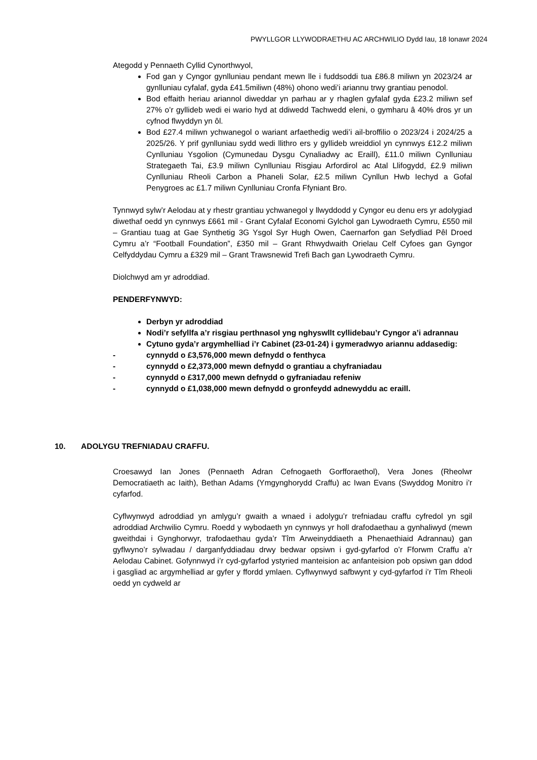PWYLLGOR LLYWODRAETHU AC ARCHWILIO Dydd Iau, 18 Ionawr 2024
Ategodd y Pennaeth Cyllid Cynorthwyol,
Fod gan y Cyngor gynlluniau pendant mewn lle i fuddsoddi tua £86.8 miliwn yn 2023/24 ar gynlluniau cyfalaf, gyda £41.5miliwn (48%) ohono wedi’i ariannu trwy grantiau penodol.
Bod effaith heriau ariannol diweddar yn parhau ar y rhaglen gyfalaf gyda £23.2 miliwn sef 27% o’r gyllideb wedi ei wario hyd at ddiwedd Tachwedd eleni, o gymharu â 40% dros yr un cyfnod flwyddyn yn ôl.
Bod £27.4 miliwn ychwanegol o wariant arfaethedig wedi’i ail-broffilio o 2023/24 i 2024/25 a 2025/26. Y prif gynlluniau sydd wedi llithro ers y gyllideb wreiddiol yn cynnwys £12.2 miliwn Cynlluniau Ysgolion (Cymunedau Dysgu Cynaliadwy ac Eraill), £11.0 miliwn Cynlluniau Strategaeth Tai, £3.9 miliwn Cynlluniau Risgiau Arfordirol ac Atal Llifogydd, £2.9 miliwn Cynlluniau Rheoli Carbon a Phaneli Solar, £2.5 miliwn Cynllun Hwb Iechyd a Gofal Penygroes ac £1.7 miliwn Cynlluniau Cronfa Ffyniant Bro.
Tynnwyd sylw’r Aelodau at y rhestr grantiau ychwanegol y llwyddodd y Cyngor eu denu ers yr adolygiad diwethaf oedd yn cynnwys £661 mil - Grant Cyfalaf Economi Gylchol gan Lywodraeth Cymru, £550 mil – Grantiau tuag at Gae Synthetig 3G Ysgol Syr Hugh Owen, Caernarfon gan Sefydliad Pêl Droed Cymru a’r “Football Foundation”, £350 mil – Grant Rhwydwaith Orielau Celf Cyfoes gan Gyngor Celfyddydau Cymru a £329 mil – Grant Trawsnewid Trefi Bach gan Lywodraeth Cymru.
Diolchwyd am yr adroddiad.
PENDERFYNWYD:
Derbyn yr adroddiad
Nodi’r sefyllfa a’r risgiau perthnasol yng nghyswllt cyllidebau’r Cyngor a’i adrannau
Cytuno gyda’r argymhelliad i’r Cabinet (23-01-24) i gymeradwyo ariannu addasedig:
- cynnydd o £3,576,000 mewn defnydd o fenthyca
- cynnydd o £2,373,000 mewn defnydd o grantiau a chyfraniadau
- cynnydd o £317,000 mewn defnydd o gyfraniadau refeniw
- cynnydd o £1,038,000 mewn defnydd o gronfeydd adnewyddu ac eraill.
10. ADOLYGU TREFNIADAU CRAFFU.
Croesawyd Ian Jones (Pennaeth Adran Cefnogaeth Gorfforaethol), Vera Jones (Rheolwr Democratiaeth ac Iaith), Bethan Adams (Ymgynghorydd Craffu) ac Iwan Evans (Swyddog Monitro i’r cyfarfod.
Cyflwynwyd adroddiad yn amlygu’r gwaith a wnaed i adolygu’r trefniadau craffu cyfredol yn sgil adroddiad Archwilio Cymru. Roedd y wybodaeth yn cynnwys yr holl drafodaethau a gynhaliwyd (mewn gweithdai i Gynghorwyr, trafodaethau gyda’r Tîm Arweinyddiaeth a Phenaethiaid Adrannau) gan gyflwyno’r sylwadau / darganfyddiadau drwy bedwar opsiwn i gyd-gyfarfod o’r Fforwm Craffu a’r Aelodau Cabinet. Gofynnwyd i’r cyd-gyfarfod ystyried manteision ac anfanteision pob opsiwn gan ddod i gasgliad ac argymhelliad ar gyfer y ffordd ymlaen. Cyflwynwyd safbwynt y cyd-gyfarfod i’r Tîm Rheoli oedd yn cydweld ar